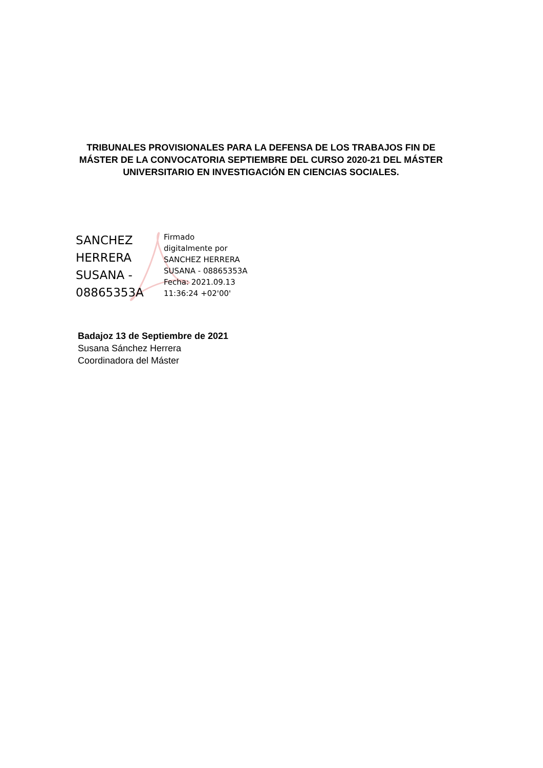TRIBUNALES PROVISIONALES PARA LA DEFENSA DE LOS TRABAJOS FIN DE MÁSTER DE LA CONVOCATORIA SEPTIEMBRE DEL CURSO 2020-21 DEL MÁSTER UNIVERSITARIO EN INVESTIGACIÓN EN CIENCIAS SOCIALES.
SANCHEZ
HERRERA
SUSANA -
08865353A
Firmado
digitalmente por
SANCHEZ HERRERA
SUSANA - 08865353A
Fecha: 2021.09.13
11:36:24 +02'00'
Badajoz 13 de Septiembre de 2021
Susana Sánchez Herrera
Coordinadora del Máster